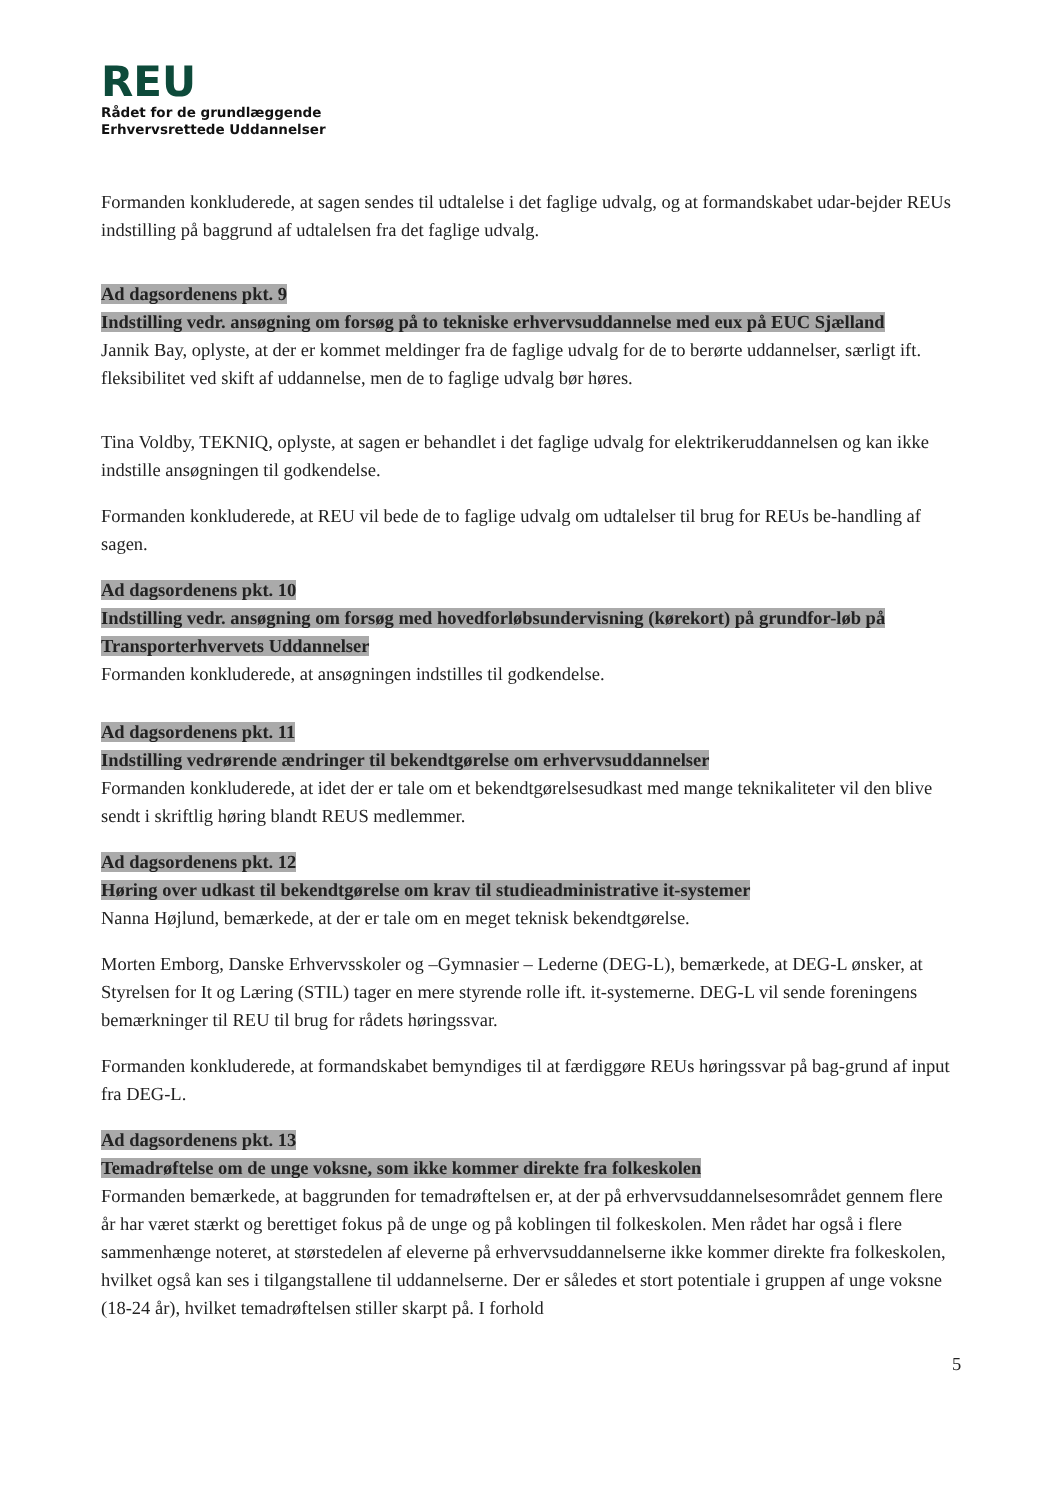REU
Rådet for de grundlæggende
Erhvervsrettede Uddannelser
Formanden konkluderede, at sagen sendes til udtalelse i det faglige udvalg, og at formandskabet udar-bejder REUs indstilling på baggrund af udtalelsen fra det faglige udvalg.
Ad dagsordenens pkt. 9
Indstilling vedr. ansøgning om forsøg på to tekniske erhvervsuddannelse med eux på EUC Sjælland
Jannik Bay, oplyste, at der er kommet meldinger fra de faglige udvalg for de to berørte uddannelser, særligt ift. fleksibilitet ved skift af uddannelse, men de to faglige udvalg bør høres.
Tina Voldby, TEKNIQ, oplyste, at sagen er behandlet i det faglige udvalg for elektrikeruddannelsen og kan ikke indstille ansøgningen til godkendelse.
Formanden konkluderede, at REU vil bede de to faglige udvalg om udtalelser til brug for REUs be-handling af sagen.
Ad dagsordenens pkt. 10
Indstilling vedr. ansøgning om forsøg med hovedforløbsundervisning (kørekort) på grundfor-løb på Transporterhvervets Uddannelser
Formanden konkluderede, at ansøgningen indstilles til godkendelse.
Ad dagsordenens pkt. 11
Indstilling vedrørende ændringer til bekendtgørelse om erhvervsuddannelser
Formanden konkluderede, at idet der er tale om et bekendtgørelsesudkast med mange teknikaliteter vil den blive sendt i skriftlig høring blandt REUS medlemmer.
Ad dagsordenens pkt. 12
Høring over udkast til bekendtgørelse om krav til studieadministrative it-systemer
Nanna Højlund, bemærkede, at der er tale om en meget teknisk bekendtgørelse.
Morten Emborg, Danske Erhvervsskoler og –Gymnasier – Lederne (DEG-L), bemærkede, at DEG-L ønsker, at Styrelsen for It og Læring (STIL) tager en mere styrende rolle ift. it-systemerne. DEG-L vil sende foreningens bemærkninger til REU til brug for rådets høringssvar.
Formanden konkluderede, at formandskabet bemyndiges til at færdiggøre REUs høringssvar på bag-grund af input fra DEG-L.
Ad dagsordenens pkt. 13
Temadrøftelse om de unge voksne, som ikke kommer direkte fra folkeskolen
Formanden bemærkede, at baggrunden for temadrøftelsen er, at der på erhvervsuddannelsesområdet gennem flere år har været stærkt og berettiget fokus på de unge og på koblingen til folkeskolen. Men rådet har også i flere sammenhænge noteret, at størstedelen af eleverne på erhvervsuddannelserne ikke kommer direkte fra folkeskolen, hvilket også kan ses i tilgangstallene til uddannelserne. Der er således et stort potentiale i gruppen af unge voksne (18-24 år), hvilket temadrøftelsen stiller skarpt på. I forhold
5